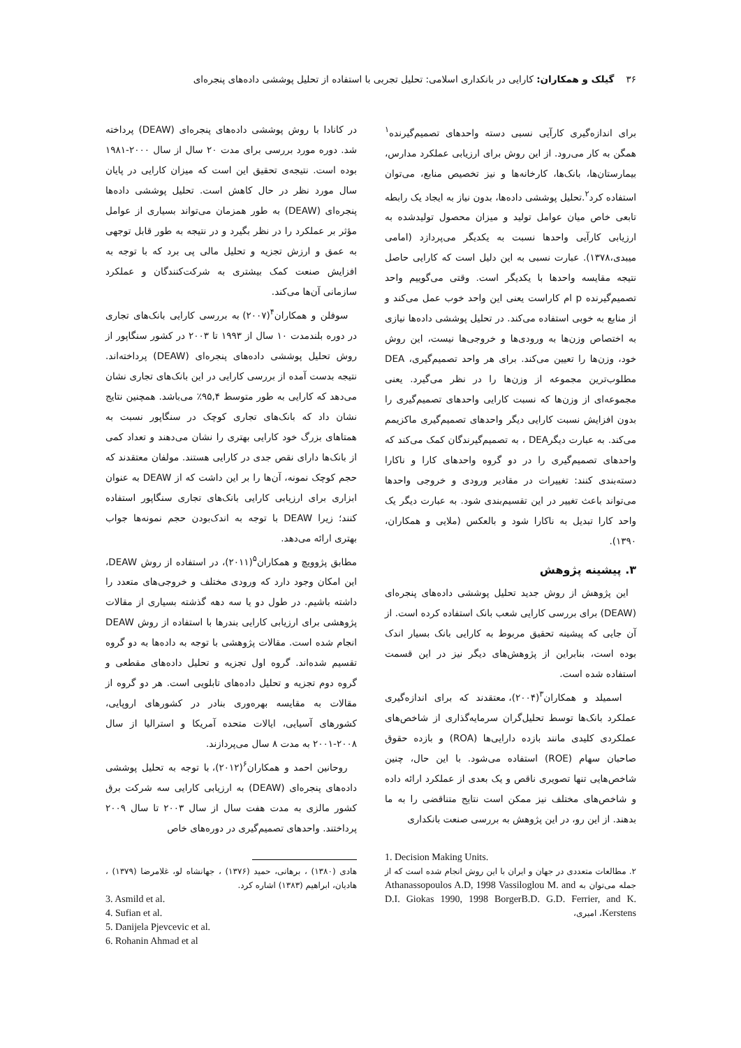۳۶ گیلک و همکاران: کارایی در بانکداری اسلامی: تحلیل تجربی با استفاده از تحلیل پوششی داده‌های پنجره‌ای
برای اندازه‌گیری کارآیی نسبی دسته واحدهای تصمیم‌گیرنده<sup>۱</sup> همگن به کار می‌رود. از این روش برای ارزیابی عملکرد مدارس، بیمارستان‌ها، بانک‌ها، کارخانه‌ها و نیز تخصیص منابع، می‌توان استفاده کرد<sup>۲</sup>.تحلیل پوششی داده‌ها، بدون نیاز به ایجاد یک رابطه تابعی خاص میان عوامل تولید و میزان محصول تولیدشده به ارزیابی کارآیی واحدها نسبت به یکدیگر می‌پردازد (امامی میبدی،۱۳۷۸). عبارت نسبی به این دلیل است که کارایی حاصل نتیجه مقایسه واحدها با یکدیگر است. وقتی می‌گوییم واحد تصمیم‌گیرنده p ام کاراست یعنی این واحد خوب عمل می‌کند و از منابع به خوبی استفاده می‌کند. در تحلیل پوششی داده‌ها نیازی به اختصاص وزن‌ها به ورودی‌ها و خروجی‌ها نیست، این روش خود، وزن‌ها را تعیین می‌کند. برای هر واحد تصمیم‌گیری، DEA مطلوب‌ترین مجموعه از وزن‌ها را در نظر می‌گیرد. یعنی مجموعه‌ای از وزن‌ها که نسبت کارایی واحدهای تصمیم‌گیری را بدون افزایش نسبت کارایی دیگر واحدهای تصمیم‌گیری ماکزیمم می‌کند. به عبارت دیگرDEA ، به تصمیم‌گیرندگان کمک می‌کند که واحدهای تصمیم‌گیری را در دو گروه واحدهای کارا و ناکارا دسته‌بندی کنند: تغییرات در مقادیر ورودی و خروجی واحدها می‌تواند باعث تغییر در این تقسیم‌بندی شود. به عبارت دیگر یک واحد کارا تبدیل به ناکارا شود و بالعکس (ملایی و همکاران، ۱۳۹۰).
۳. پیشینه پژوهش
این پژوهش از روش جدید تحلیل پوششی داده‌های پنجره‌ای (DEAW) برای بررسی کارایی شعب بانک استفاده کرده است. از آن جایی که پیشینه تحقیق مربوط به کارایی بانک بسیار اندک بوده است، بنابراین از پژوهش‌های دیگر نیز در این قسمت استفاده شده است.
اسمیلد و همکاران<sup>۳</sup>(۲۰۰۴)، معتقدند که برای اندازه‌گیری عملکرد بانک‌ها توسط تحلیل‌گران سرمایه‌گذاری از شاخص‌های عملکردی کلیدی مانند بازده دارایی‌ها (ROA) و بازده حقوق صاحبان سهام (ROE) استفاده می‌شود. با این حال، چنین شاخص‌هایی تنها تصویری ناقص و یک بعدی از عملکرد ارائه داده و شاخص‌های مختلف نیز ممکن است نتایج متناقضی را به ما بدهند. از این رو، در این پژوهش به بررسی صنعت بانکداری
1. Decision Making Units.
۲. مطالعات متعددی در جهان و ایران با این روش انجام شده است که از جمله می‌توان به Athanassopoulos A.D, 1998 Vassiloglou M. and D.I. Giokas 1990, 1998 BorgerB.D. G.D. Ferrier, and K. Kerstens، امیری،
در کانادا با روش پوششی داده‌های پنجره‌ای (DEAW) پرداخته شد. دوره مورد بررسی برای مدت ۲۰ سال از سال ۲۰۰۰-۱۹۸۱ بوده است. نتیجه‌ی تحقیق این است که میزان کارایی در پایان سال مورد نظر در حال کاهش است. تحلیل پوششی داده‌ها پنجره‌ای (DEAW) به طور همزمان می‌تواند بسیاری از عوامل مؤثر بر عملکرد را در نظر بگیرد و در نتیجه به طور قابل توجهی به عمق و ارزش تجزیه و تحلیل مالی پی برد که با توجه به افزایش صنعت کمک بیشتری به شرکت‌کنندگان و عملکرد سازمانی آن‌ها می‌کند.
سوفلن و همکاران<sup>۴</sup>(۲۰۰۷) به بررسی کارایی بانک‌های تجاری در دوره بلندمدت ۱۰ سال از ۱۹۹۳ تا ۲۰۰۳ در کشور سنگاپور از روش تحلیل پوششی داده‌های پنجره‌ای (DEAW) پرداخته‌اند. نتیجه بدست آمده از بررسی کارایی در این بانک‌های تجاری نشان می‌دهد که کارایی به طور متوسط ۹۵,۴٪ می‌باشد. همچنین نتایج نشان داد که بانک‌های تجاری کوچک در سنگاپور نسبت به همتاهای بزرگ خود کارایی بهتری را نشان می‌دهند و تعداد کمی از بانک‌ها دارای نقص جدی در کارایی هستند. مولفان معتقدند که حجم کوچک نمونه، آن‌ها را بر این داشت که از DEAW به عنوان ابزاری برای ارزیابی کارایی بانک‌های تجاری سنگاپور استفاده کنند؛ زیرا DEAW با توجه به اندک‌بودن حجم نمونه‌ها جواب بهتری ارائه می‌دهد.
مطابق پژوویچ و همکاران<sup>۵</sup>(۲۰۱۱)، در استفاده از روش DEAW، این امکان وجود دارد که ورودی مختلف و خروجی‌های متعدد را داشته باشیم. در طول دو یا سه دهه گذشته بسیاری از مقالات پژوهشی برای ارزیابی کارایی بندرها با استفاده از روش DEAW انجام شده است. مقالات پژوهشی با توجه به داده‌ها به دو گروه تقسیم شده‌اند. گروه اول تجزیه و تحلیل داده‌های مقطعی و گروه دوم تجزیه و تحلیل داده‌های تابلویی است. هر دو گروه از مقالات به مقایسه بهره‌وری بنادر در کشورهای اروپایی، کشورهای آسیایی، ایالات متحده آمریکا و استرالیا از سال ۲۰۰۸-۲۰۰۱ به مدت ۸ سال می‌پردازند.
روحانین احمد و همکاران<sup>۶</sup>(۲۰۱۲)، با توجه به تحلیل پوششی داده‌های پنجره‌ای (DEAW) به ارزیابی کارایی سه شرکت برق کشور مالزی به مدت هفت سال از سال ۲۰۰۳ تا سال ۲۰۰۹ پرداختند. واحدهای تصمیم‌گیری در دوره‌های خاص
هادی (۱۳۸۰) ، برهانی، حمید (۱۳۷۶) ، جهانشاه لو، غلامرضا (۱۳۷۹) ، هادیان، ابراهیم (۱۳۸۳) اشاره کرد.
3. Asmild et al.
4. Sufian et al.
5. Danijela Pjevcevic et al.
6. Rohanin Ahmad et al